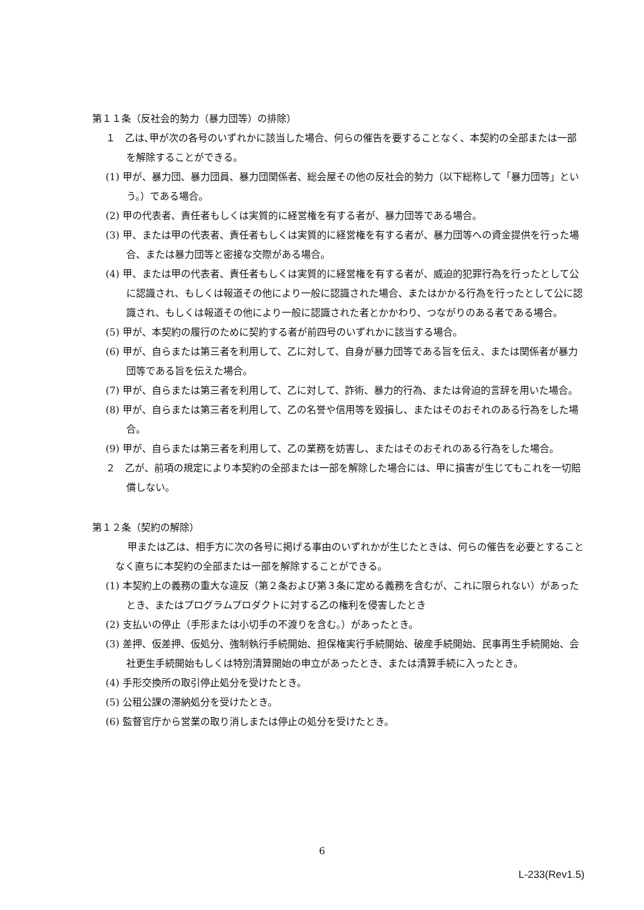第１１条（反社会的勢力（暴力団等）の排除）
１　乙は､甲が次の各号のいずれかに該当した場合、何らの催告を要することなく、本契約の全部または一部を解除することができる。
(1) 甲が、暴力団、暴力団員、暴力団関係者、総会屋その他の反社会的勢力（以下総称して「暴力団等」という。）である場合。
(2) 甲の代表者、責任者もしくは実質的に経営権を有する者が、暴力団等である場合。
(3) 甲、または甲の代表者、責任者もしくは実質的に経営権を有する者が、暴力団等への資金提供を行った場合、または暴力団等と密接な交際がある場合。
(4) 甲、または甲の代表者、責任者もしくは実質的に経営権を有する者が、威迫的犯罪行為を行ったとして公に認識され、もしくは報道その他により一般に認識された場合、またはかかる行為を行ったとして公に認識され、もしくは報道その他により一般に認識された者とかかわり、つながりのある者である場合。
(5) 甲が、本契約の履行のために契約する者が前四号のいずれかに該当する場合。
(6) 甲が、自らまたは第三者を利用して、乙に対して、自身が暴力団等である旨を伝え、または関係者が暴力団等である旨を伝えた場合。
(7) 甲が、自らまたは第三者を利用して、乙に対して、詐術、暴力的行為、または脅迫的言辞を用いた場合。
(8) 甲が、自らまたは第三者を利用して、乙の名誉や信用等を毀損し、またはそのおそれのある行為をした場合。
(9) 甲が、自らまたは第三者を利用して、乙の業務を妨害し、またはそのおそれのある行為をした場合。
２　乙が、前項の規定により本契約の全部または一部を解除した場合には、甲に損害が生じてもこれを一切賠償しない。
第１２条（契約の解除）
甲または乙は、相手方に次の各号に掲げる事由のいずれかが生じたときは、何らの催告を必要とすることなく直ちに本契約の全部または一部を解除することができる。
(1) 本契約上の義務の重大な違反（第２条および第３条に定める義務を含むが、これに限られない）があったとき、またはプログラムプロダクトに対する乙の権利を侵害したとき
(2) 支払いの停止（手形または小切手の不渡りを含む。）があったとき。
(3) 差押、仮差押、仮処分、強制執行手続開始、担保権実行手続開始、破産手続開始、民事再生手続開始、会社更生手続開始もしくは特別清算開始の申立があったとき、または清算手続に入ったとき。
(4) 手形交換所の取引停止処分を受けたとき。
(5) 公租公課の滞納処分を受けたとき。
(6) 監督官庁から営業の取り消しまたは停止の処分を受けたとき。
6
L-233(Rev1.5)